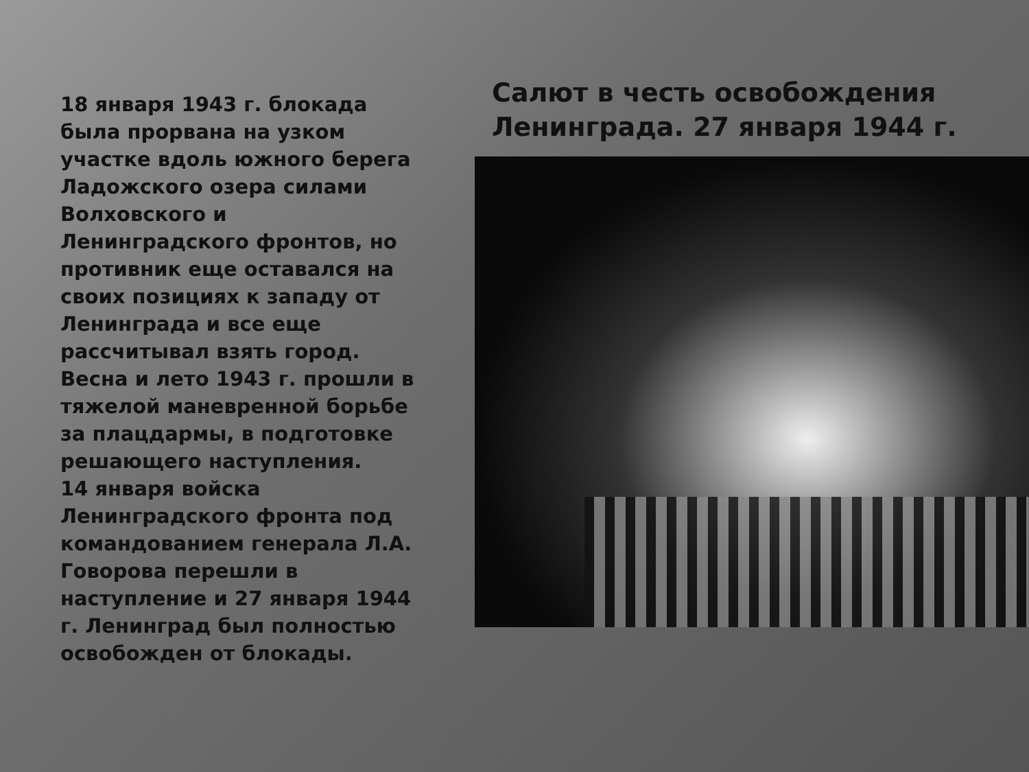18 января 1943 г. блокада была прорвана на узком участке вдоль южного берега Ладожского озера силами Волховского и Ленинградского фронтов, но противник еще оставался на своих позициях к западу от Ленинграда и все еще рассчитывал взять город. Весна и лето 1943 г. прошли в тяжелой маневренной борьбе за плацдармы, в подготовке решающего наступления.
14 января войска Ленинградского фронта под командованием генерала Л.А. Говорова перешли в наступление и 27 января 1944 г. Ленинград был полностью освобожден от блокады.
Салют в честь освобождения Ленинграда. 27 января 1944 г.